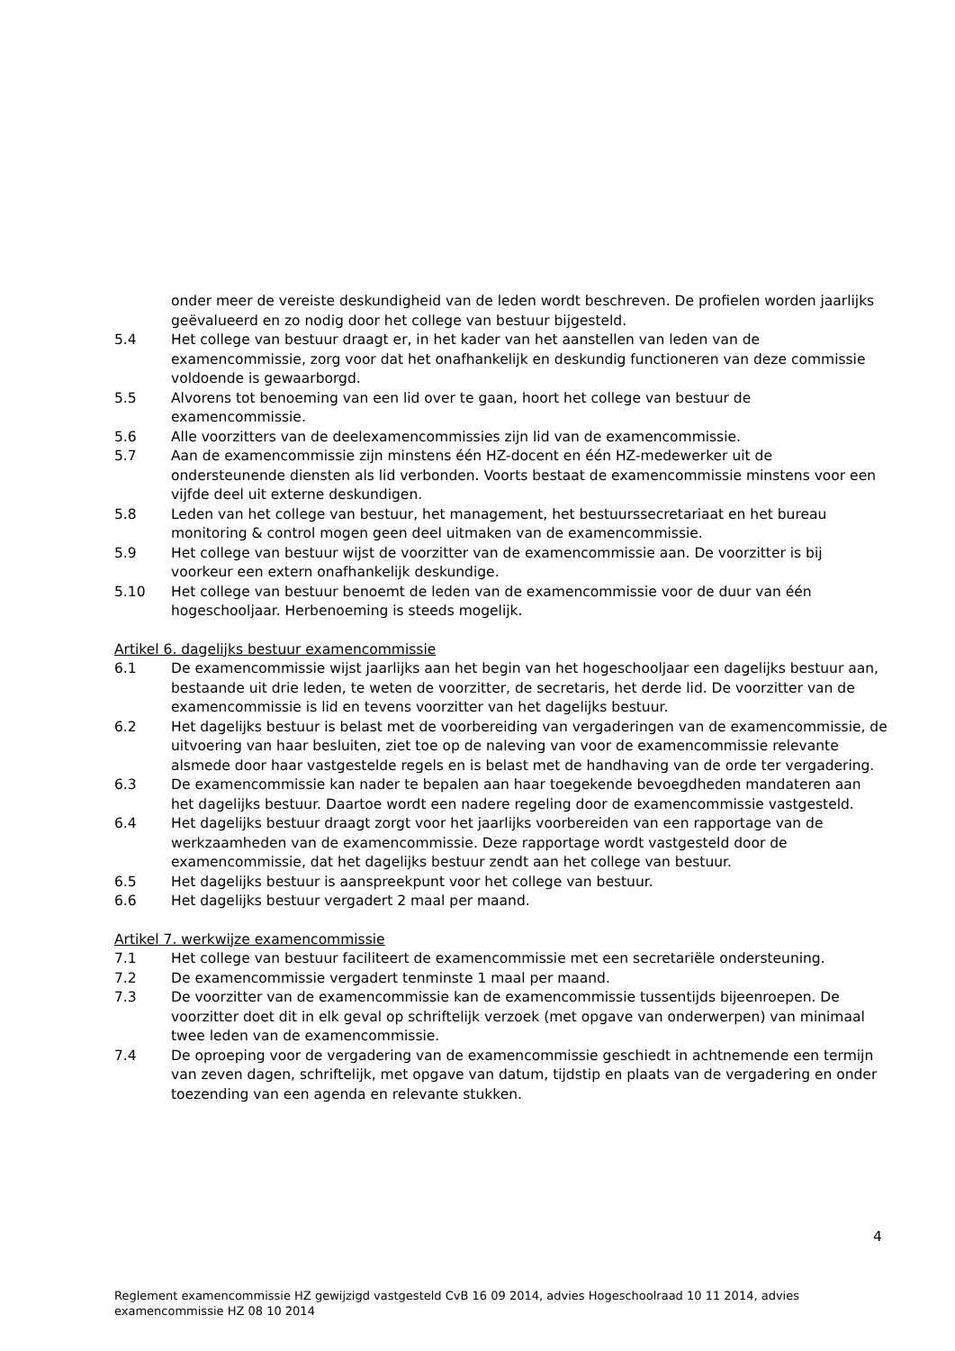onder meer de vereiste deskundigheid van de leden wordt beschreven. De profielen worden jaarlijks geëvalueerd en zo nodig door het college van bestuur bijgesteld.
5.4 Het college van bestuur draagt er, in het kader van het aanstellen van leden van de examencommissie, zorg voor dat het onafhankelijk en deskundig functioneren van deze commissie voldoende is gewaarborgd.
5.5 Alvorens tot benoeming van een lid over te gaan, hoort het college van bestuur de examencommissie.
5.6 Alle voorzitters van de deelexamencommissies zijn lid van de examencommissie.
5.7 Aan de examencommissie zijn minstens één HZ-docent en één HZ-medewerker uit de ondersteunende diensten als lid verbonden. Voorts bestaat de examencommissie minstens voor een vijfde deel uit externe deskundigen.
5.8 Leden van het college van bestuur, het management, het bestuurssecretariaat en het bureau monitoring & control mogen geen deel uitmaken van de examencommissie.
5.9 Het college van bestuur wijst de voorzitter van de examencommissie aan. De voorzitter is bij voorkeur een extern onafhankelijk deskundige.
5.10 Het college van bestuur benoemt de leden van de examencommissie voor de duur van één hogeschooljaar. Herbenoeming is steeds mogelijk.
Artikel 6. dagelijks bestuur examencommissie
6.1 De examencommissie wijst jaarlijks aan het begin van het hogeschooljaar een dagelijks bestuur aan, bestaande uit drie leden, te weten de voorzitter, de secretaris, het derde lid. De voorzitter van de examencommissie is lid en tevens voorzitter van het dagelijks bestuur.
6.2 Het dagelijks bestuur is belast met de voorbereiding van vergaderingen van de examencommissie, de uitvoering van haar besluiten, ziet toe op de naleving van voor de examencommissie relevante alsmede door haar vastgestelde regels en is belast met de handhaving van de orde ter vergadering.
6.3 De examencommissie kan nader te bepalen aan haar toegekende bevoegdheden mandateren aan het dagelijks bestuur. Daartoe wordt een nadere regeling door de examencommissie vastgesteld.
6.4 Het dagelijks bestuur draagt zorgt voor het jaarlijks voorbereiden van een rapportage van de werkzaamheden van de examencommissie. Deze rapportage wordt vastgesteld door de examencommissie, dat het dagelijks bestuur zendt aan het college van bestuur.
6.5 Het dagelijks bestuur is aanspreekpunt voor het college van bestuur.
6.6 Het dagelijks bestuur vergadert 2 maal per maand.
Artikel 7. werkwijze examencommissie
7.1 Het college van bestuur faciliteert de examencommissie met een secretariële ondersteuning.
7.2 De examencommissie vergadert tenminste 1 maal per maand.
7.3 De voorzitter van de examencommissie kan de examencommissie tussentijds bijeenroepen. De voorzitter doet dit in elk geval op schriftelijk verzoek (met opgave van onderwerpen) van minimaal twee leden van de examencommissie.
7.4 De oproeping voor de vergadering van de examencommissie geschiedt in achtnemende een termijn van zeven dagen, schriftelijk, met opgave van datum, tijdstip en plaats van de vergadering en onder toezending van een agenda en relevante stukken.
4
Reglement examencommissie HZ gewijzigd vastgesteld CvB 16 09 2014, advies Hogeschoolraad 10 11 2014, advies examencommissie HZ 08 10 2014